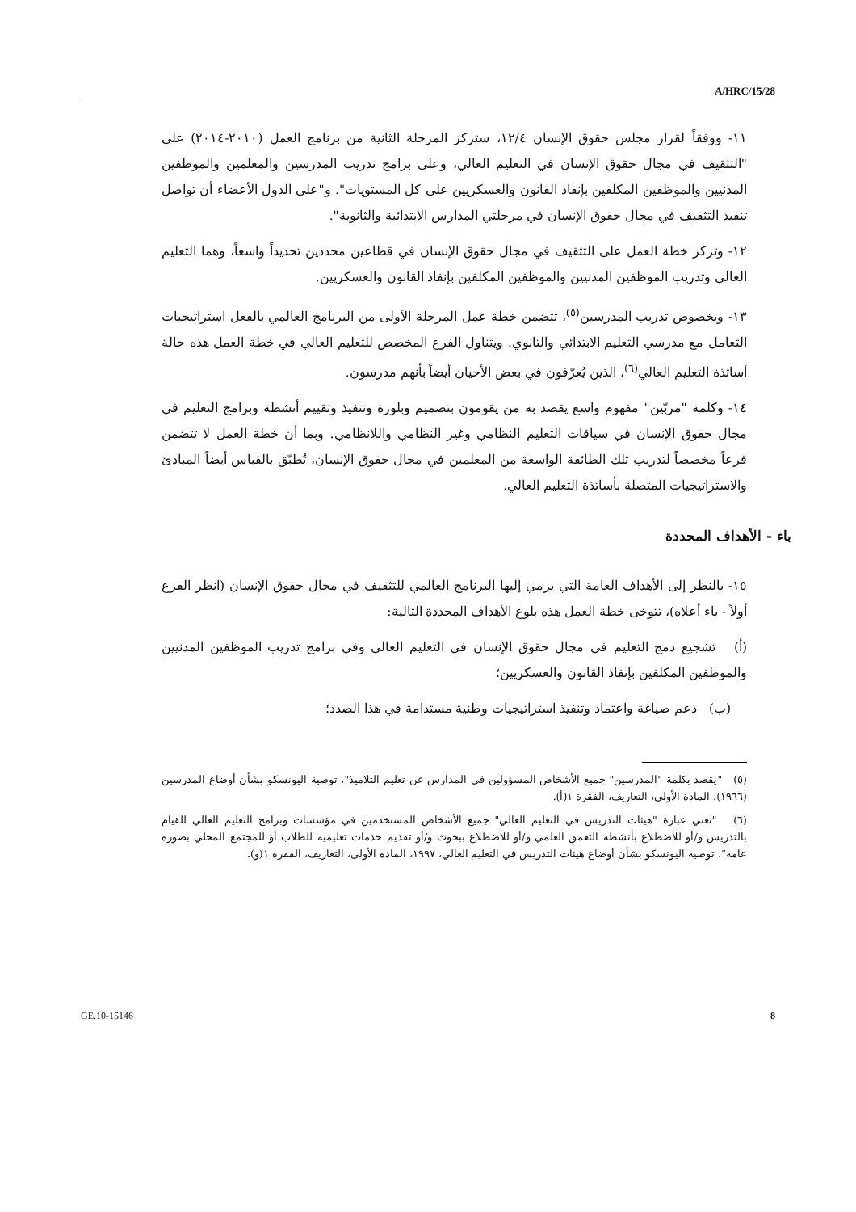A/HRC/15/28
١١- ووفقاً لقرار مجلس حقوق الإنسان ١٢/٤، ستركز المرحلة الثانية من برنامج العمل (٢٠١٠-٢٠١٤) على "التثقيف في مجال حقوق الإنسان في التعليم العالي، وعلى برامج تدريب المدرسين والمعلمين والموظفين المدنيين والموظفين المكلفين بإنفاذ القانون والعسكريين على كل المستويات". و"على الدول الأعضاء أن تواصل تنفيذ التثقيف في مجال حقوق الإنسان في مرحلتي المدارس الابتدائية والثانوية".
١٢- وتركز خطة العمل على التثقيف في مجال حقوق الإنسان في قطاعين محددين تحديداً واسعاً، وهما التعليم العالي وتدريب الموظفين المدنيين والموظفين المكلفين بإنفاذ القانون والعسكريين.
١٣- وبخصوص تدريب المدرسين<sup>(٥)</sup>، تتضمن خطة عمل المرحلة الأولى من البرنامج العالمي بالفعل استراتيجيات التعامل مع مدرسي التعليم الابتدائي والثانوي. ويتناول الفرع المخصص للتعليم العالي في خطة العمل هذه حالة أساتذة التعليم العالي<sup>(٦)</sup>، الذين يُعرّفون في بعض الأحيان أيضاً بأنهم مدرسون.
١٤- وكلمة "مربّين" مفهوم واسع يقصد به من يقومون بتصميم وبلورة وتنفيذ وتقييم أنشطة وبرامج التعليم في مجال حقوق الإنسان في سياقات التعليم النظامي وغير النظامي واللانظامي. وبما أن خطة العمل لا تتضمن فرعاً مخصصاً لتدريب تلك الطائفة الواسعة من المعلمين في مجال حقوق الإنسان، تُطبّق بالقياس أيضاً المبادئ والاستراتيجيات المتصلة بأساتذة التعليم العالي.
باء - الأهداف المحددة
١٥- بالنظر إلى الأهداف العامة التي يرمي إليها البرنامج العالمي للتثقيف في مجال حقوق الإنسان (انظر الفرع أولاً - باء أعلاه)، تتوخى خطة العمل هذه بلوغ الأهداف المحددة التالية:
(أ) تشجيع دمج التعليم في مجال حقوق الإنسان في التعليم العالي وفي برامج تدريب الموظفين المدنيين والموظفين المكلفين بإنفاذ القانون والعسكريين؛
(ب) دعم صياغة واعتماد وتنفيذ استراتيجيات وطنية مستدامة في هذا الصدد؛
(٥) "يقصد بكلمة "المدرسين" جميع الأشخاص المسؤولين في المدارس عن تعليم التلاميذ"، توصية اليونسكو بشأن أوضاع المدرسين (١٩٦٦)، المادة الأولى، التعاريف، الفقرة ١(أ).
(٦) "تعني عبارة "هيئات التدريس في التعليم العالي" جميع الأشخاص المستخدمين في مؤسسات وبرامج التعليم العالي للقيام بالتدريس و/أو للاضطلاع بأنشطة التعمق العلمي و/أو للاضطلاع ببحوث و/أو تقديم خدمات تعليمية للطلاب أو للمجتمع المحلي بصورة عامة". توصية اليونسكو بشأن أوضاع هيئات التدريس في التعليم العالي، ١٩٩٧، المادة الأولى، التعاريف، الفقرة ١(و).
GE.10-15146 8